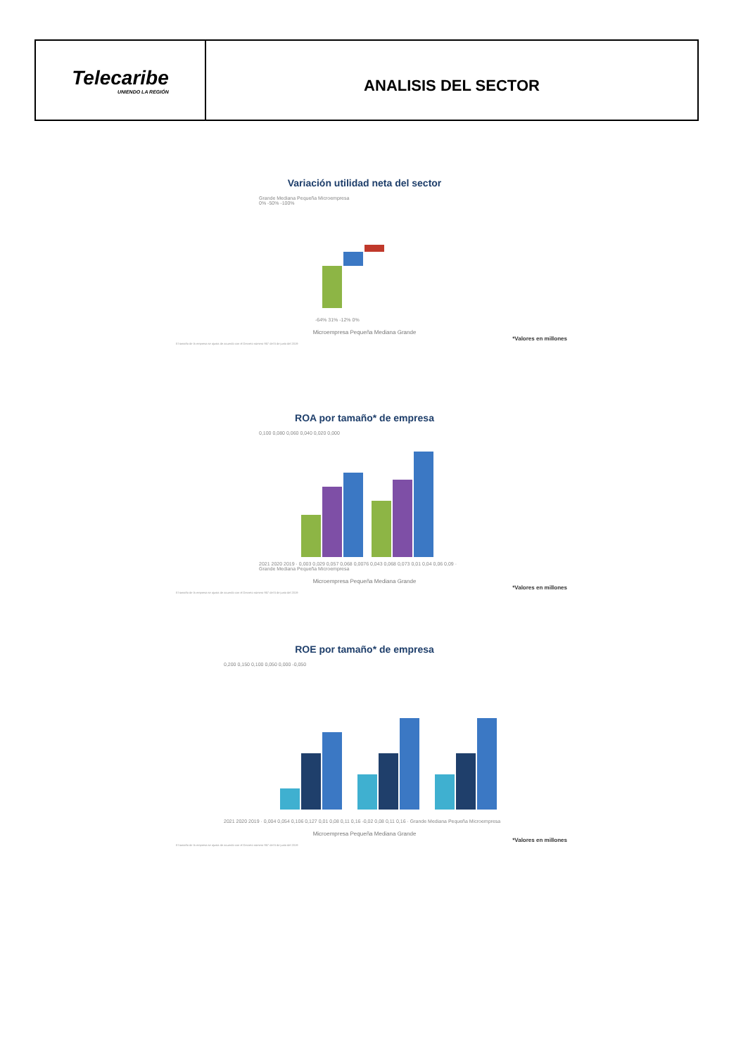Telecaribe
UNIENDO LA REGIÓN
ANALISIS DEL SECTOR
Variación utilidad neta del sector
Grande Mediana Pequeña Microempresa
0% -50% -100%
-64% 31% -12% 0%
Microempresa Pequeña Mediana Grande
*Valores en millones
El tamaño de la empresa se ajusta de acuerdo con el Decreto número 957 del 5 de junio del 2019
ROA por tamaño* de empresa
0,100 0,080 0,060 0,040 0,020 0,000
2021 2020 2019 · 0,003 0,029 0,057 0,068 0,0076 0,043 0,068 0,073 0,01 0,04 0,06 0,09 · Grande Mediana Pequeña Microempresa
Microempresa Pequeña Mediana Grande
*Valores en millones
El tamaño de la empresa se ajusta de acuerdo con el Decreto número 957 del 5 de junio del 2019
ROE por tamaño* de empresa
0,200 0,150 0,100 0,050 0,000 -0,050
2021 2020 2019 · 0,004 0,054 0,106 0,127 0,01 0,08 0,11 0,16 -0,02 0,08 0,11 0,16 · Grande Mediana Pequeña Microempresa
Microempresa Pequeña Mediana Grande
*Valores en millones
El tamaño de la empresa se ajusta de acuerdo con el Decreto número 957 del 5 de junio del 2019